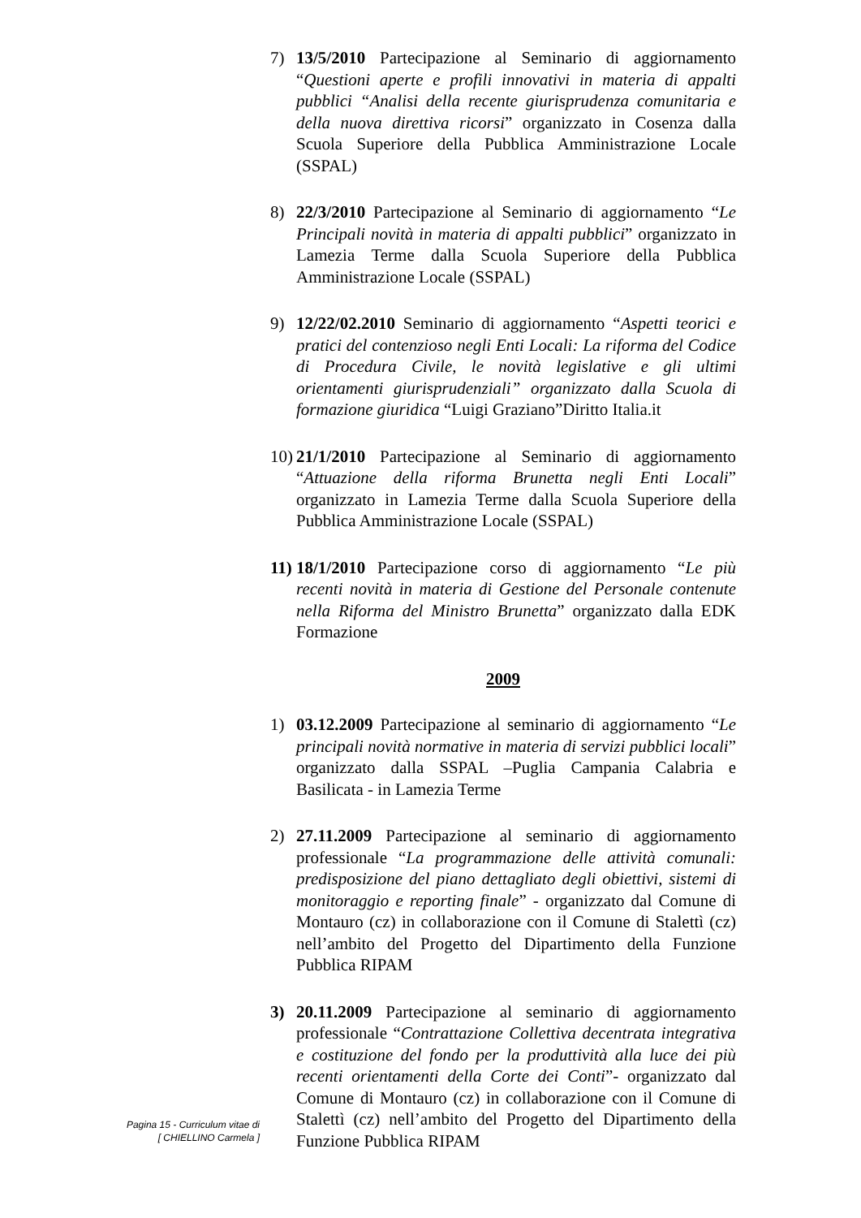7) 13/5/2010 Partecipazione al Seminario di aggiornamento “Questioni aperte e profili innovativi in materia di appalti pubblici “Analisi della recente giurisprudenza comunitaria e della nuova direttiva ricorsi” organizzato in Cosenza dalla Scuola Superiore della Pubblica Amministrazione Locale (SSPAL)
8) 22/3/2010 Partecipazione al Seminario di aggiornamento “Le Principali novità in materia di appalti pubblici” organizzato in Lamezia Terme dalla Scuola Superiore della Pubblica Amministrazione Locale (SSPAL)
9) 12/22/02.2010 Seminario di aggiornamento “Aspetti teorici e pratici del contenzioso negli Enti Locali: La riforma del Codice di Procedura Civile, le novità legislative e gli ultimi orientamenti giurisprudenziali” organizzato dalla Scuola di formazione giuridica “Luigi Graziano”Diritto Italia.it
10)
21/1/2010 Partecipazione al Seminario di aggiornamento “Attuazione della riforma Brunetta negli Enti Locali” organizzato in Lamezia Terme dalla Scuola Superiore della Pubblica Amministrazione Locale (SSPAL)
11)
18/1/2010 Partecipazione corso di aggiornamento “Le più recenti novità in materia di Gestione del Personale contenute nella Riforma del Ministro Brunetta” organizzato dalla EDK Formazione
2009
1) 03.12.2009 Partecipazione al seminario di aggiornamento “Le principali novità normative in materia di servizi pubblici locali” organizzato dalla SSPAL –Puglia Campania Calabria e Basilicata - in Lamezia Terme
2) 27.11.2009 Partecipazione al seminario di aggiornamento professionale “La programmazione delle attività comunali: predisposizione del piano dettagliato degli obiettivi, sistemi di monitoraggio e reporting finale” - organizzato dal Comune di Montauro (cz) in collaborazione con il Comune di Stalettì (cz) nell’ambito del Progetto del Dipartimento della Funzione Pubblica RIPAM
3) 20.11.2009 Partecipazione al seminario di aggiornamento professionale “Contrattazione Collettiva decentrata integrativa e costituzione del fondo per la produttività alla luce dei più recenti orientamenti della Corte dei Conti”- organizzato dal Comune di Montauro (cz) in collaborazione con il Comune di Stalettì (cz) nell’ambito del Progetto del Dipartimento della Funzione Pubblica RIPAM
Pagina 15 - Curriculum vitae di
[ CHIELLINO Carmela ]